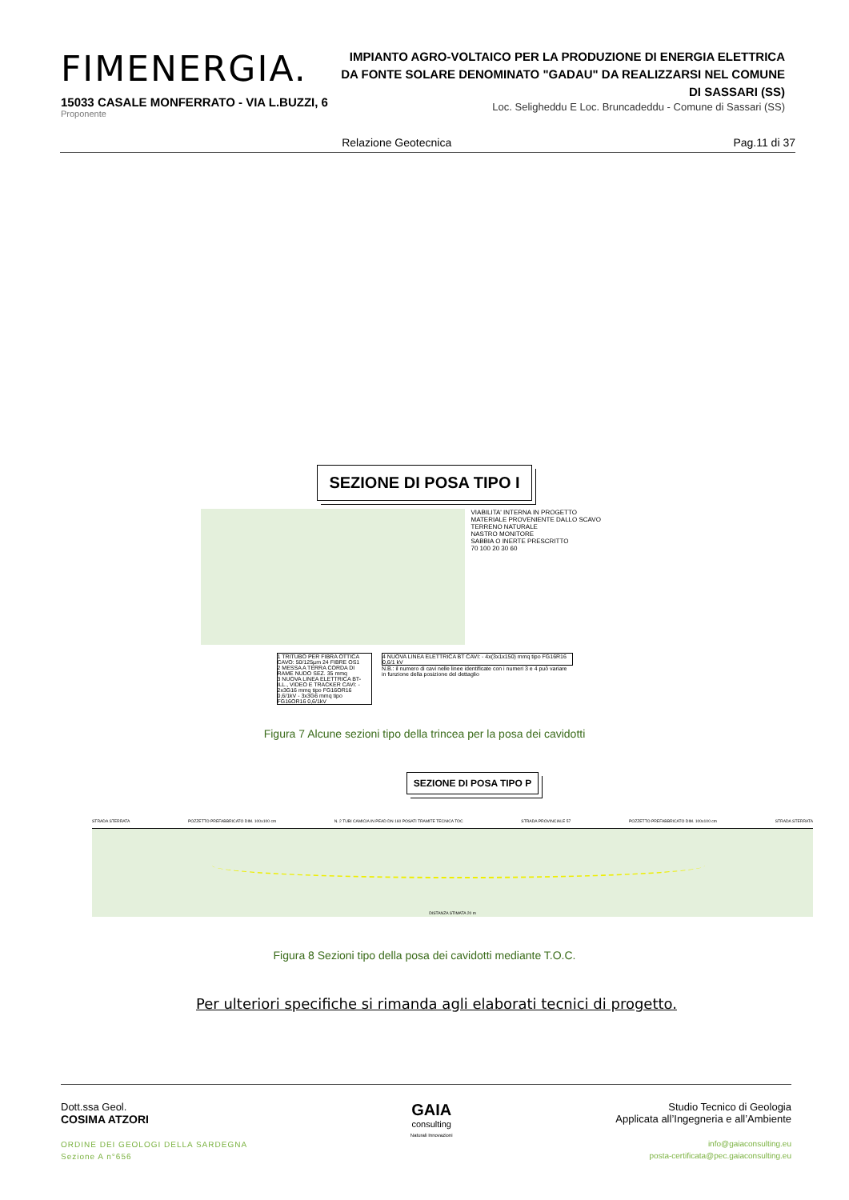FIMENERGIA.
15033 CASALE MONFERRATO - VIA L.BUZZI, 6
Proponente
IMPIANTO AGRO-VOLTAICO PER LA PRODUZIONE DI ENERGIA ELETTRICA DA FONTE SOLARE DENOMINATO "GADAU" DA REALIZZARSI NEL COMUNE DI SASSARI (SS)
Loc. Seligheddu E Loc. Bruncadeddu - Comune di Sassari (SS)
Relazione Geotecnica Pag.11 di 37
SEZIONE DI POSA TIPO I
VIABILITA' INTERNA IN PROGETTO
MATERIALE PROVENIENTE DALLO SCAVO
TERRENO NATURALE
NASTRO MONITORE
SABBIA O INERTE PRESCRITTO
70 100 20 30 60
1 TRITUBO PER FIBRA OTTICA CAVO: 50/125µm 24 FIBRE OS1
2 MESSA A TERRA CORDA DI RAME NUDO SEZ. 35 mmq
3 NUOVA LINEA ELETTRICA BT-ILL., VIDEO E TRACKER CAVI: - 2x3G16 mmq tipo FG16OR16 0,6/1kV - 3x3G6 mmq tipo FG16OR16 0,6/1kV
4 NUOVA LINEA ELETTRICA BT CAVI: - 4x(3x1x150) mmq tipo FG16R16 0,6/1 kV
N.B.: il numero di cavi nelle linee identificate con i numeri 3 e 4 può variare in funzione della posizione del dettaglio
Figura 7 Alcune sezioni tipo della trincea per la posa dei cavidotti
SEZIONE DI POSA TIPO P
STRADA STERRATA POZZETTO PREFABBRICATO DIM. 100x100 cm N. 2 TUBI CAMICIA IN PEAD DN 160 POSATI TRAMITE TECNICA TOC STRADA PROVINCIALE 57 POZZETTO PREFABBRICATO DIM. 100x100 cm STRADA STERRATA
DISTANZA STIMATA 20 m
Figura 8 Sezioni tipo della posa dei cavidotti mediante T.O.C.
Per ulteriori specifiche si rimanda agli elaborati tecnici di progetto.
Dott.ssa Geol.
COSIMA ATZORI
ORDINE DEI GEOLOGI DELLA SARDEGNA
Sezione A n°656
GAIA
consulting
Naturali Innovazioni
Studio Tecnico di Geologia
Applicata all’Ingegneria e all’Ambiente
info@gaiaconsulting.eu
posta-certificata@pec.gaiaconsulting.eu